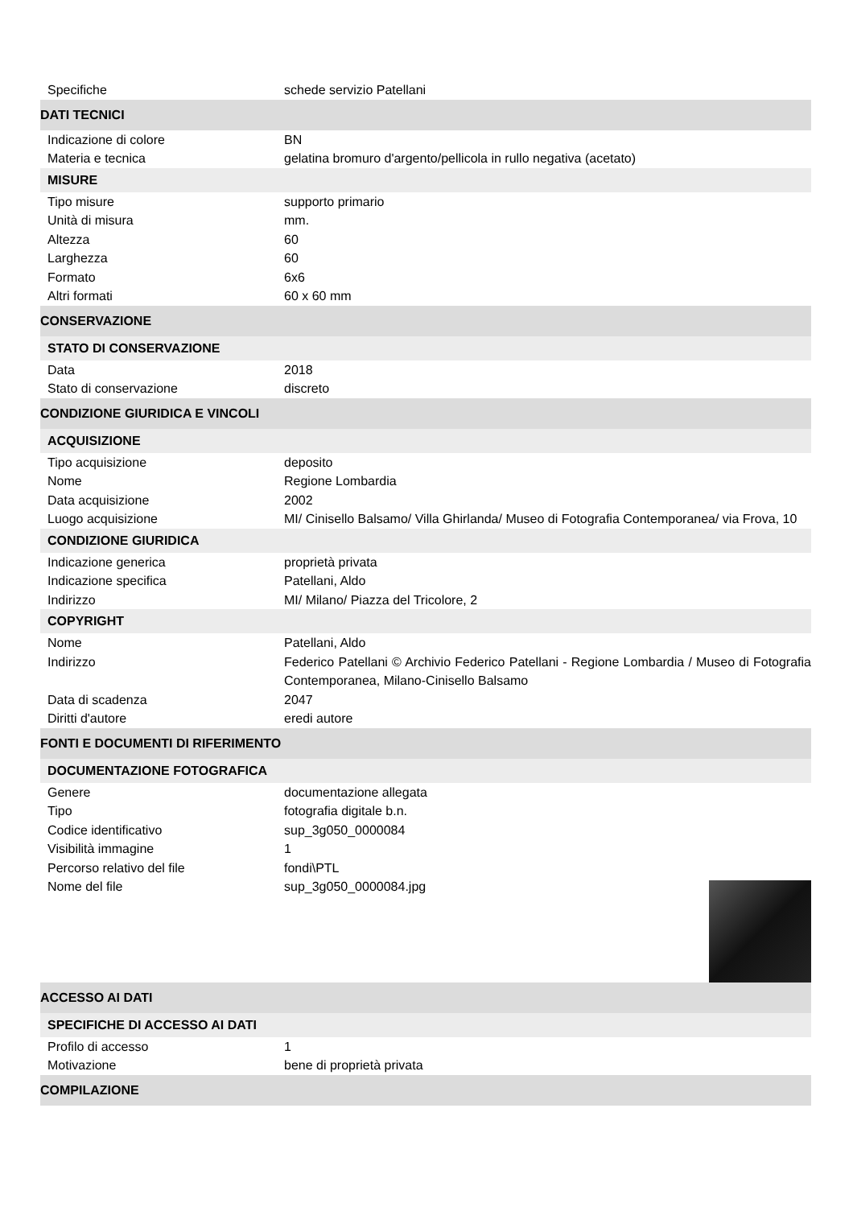Specifiche schede servizio Patellani
DATI TECNICI
Indicazione di colore BN
Materia e tecnica gelatina bromuro d'argento/pellicola in rullo negativa (acetato)
MISURE
Tipo misure supporto primario
Unità di misura mm.
Altezza 60
Larghezza 60
Formato 6x6
Altri formati 60 x 60 mm
CONSERVAZIONE
STATO DI CONSERVAZIONE
Data 2018
Stato di conservazione discreto
CONDIZIONE GIURIDICA E VINCOLI
ACQUISIZIONE
Tipo acquisizione deposito
Nome Regione Lombardia
Data acquisizione 2002
Luogo acquisizione MI/ Cinisello Balsamo/ Villa Ghirlanda/ Museo di Fotografia Contemporanea/ via Frova, 10
CONDIZIONE GIURIDICA
Indicazione generica proprietà privata
Indicazione specifica Patellani, Aldo
Indirizzo MI/ Milano/ Piazza del Tricolore, 2
COPYRIGHT
Nome Patellani, Aldo
Indirizzo Federico Patellani © Archivio Federico Patellani - Regione Lombardia / Museo di Fotografia Contemporanea, Milano-Cinisello Balsamo
Data di scadenza 2047
Diritti d'autore eredi autore
FONTI E DOCUMENTI DI RIFERIMENTO
DOCUMENTAZIONE FOTOGRAFICA
Genere documentazione allegata
Tipo fotografia digitale b.n.
Codice identificativo sup_3g050_0000084
Visibilità immagine 1
Percorso relativo del file fondi\PTL
Nome del file sup_3g050_0000084.jpg
ACCESSO AI DATI
SPECIFICHE DI ACCESSO AI DATI
Profilo di accesso 1
Motivazione bene di proprietà privata
COMPILAZIONE